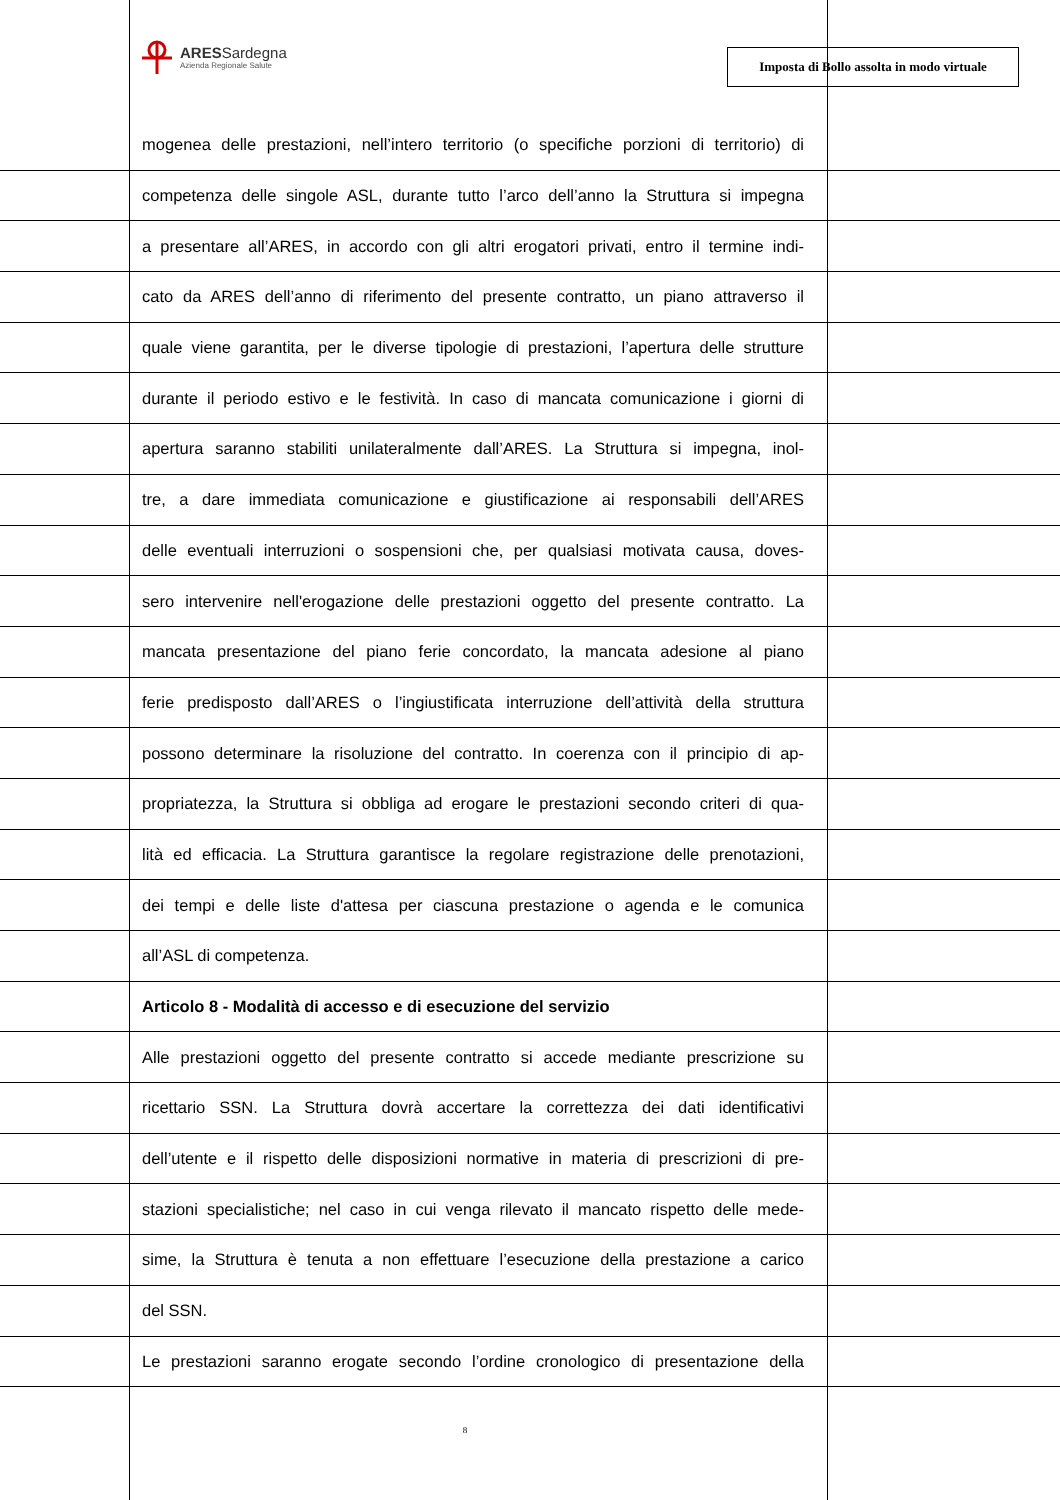ARESSardegna
Azienda Regionale Salute
Imposta di Bollo assolta in modo virtuale
mogenea delle prestazioni, nell’intero territorio (o specifiche porzioni di territorio) di
competenza delle singole ASL, durante tutto l’arco dell’anno la Struttura si impegna
a presentare all’ARES, in accordo con gli altri erogatori privati, entro il termine indi-
cato da ARES dell’anno di riferimento del presente contratto, un piano attraverso il
quale viene garantita, per le diverse tipologie di prestazioni, l’apertura delle strutture
durante il periodo estivo e le festività. In caso di mancata comunicazione i giorni di
apertura saranno stabiliti unilateralmente dall’ARES. La Struttura si impegna, inol-
tre, a dare immediata comunicazione e giustificazione ai responsabili dell’ARES
delle eventuali interruzioni o sospensioni che, per qualsiasi motivata causa, doves-
sero intervenire nell'erogazione delle prestazioni oggetto del presente contratto. La
mancata presentazione del piano ferie concordato, la mancata adesione al piano
ferie predisposto dall’ARES o l’ingiustificata interruzione dell’attività della struttura
possono determinare la risoluzione del contratto. In coerenza con il principio di ap-
propriatezza, la Struttura si obbliga ad erogare le prestazioni secondo criteri di qua-
lità ed efficacia. La Struttura garantisce la regolare registrazione delle prenotazioni,
dei tempi e delle liste d'attesa per ciascuna prestazione o agenda e le comunica
all’ASL di competenza.
Articolo 8 - Modalità di accesso e di esecuzione del servizio
Alle prestazioni oggetto del presente contratto si accede mediante prescrizione su
ricettario SSN. La Struttura dovrà accertare la correttezza dei dati identificativi
dell’utente e il rispetto delle disposizioni normative in materia di prescrizioni di pre-
stazioni specialistiche; nel caso in cui venga rilevato il mancato rispetto delle mede-
sime, la Struttura è tenuta a non effettuare l’esecuzione della prestazione a carico
del SSN.
Le prestazioni saranno erogate secondo l’ordine cronologico di presentazione della
8